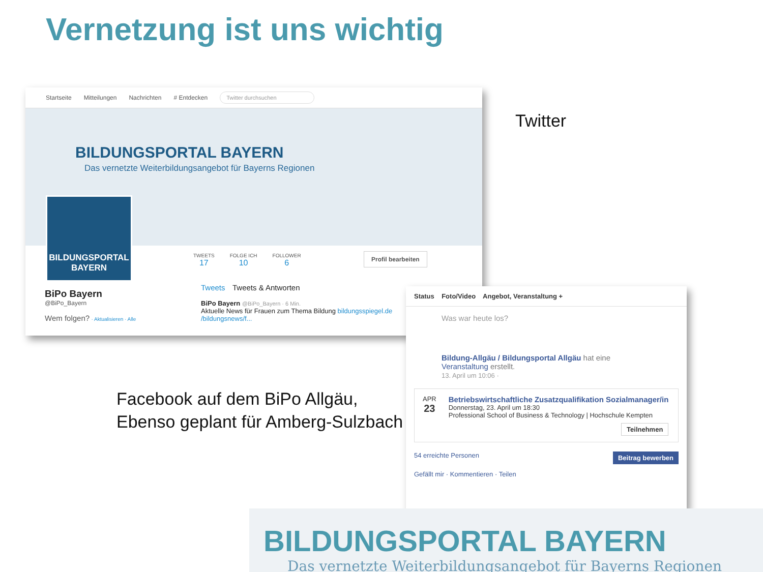Vernetzung ist uns wichtig
Startseite Mitteilungen Nachrichten # Entdecken Twitter durchsuchen
BILDUNGSPORTAL BAYERN
Das vernetzte Weiterbildungsangebot für Bayerns Regionen
BILDUNGSPORTAL
BAYERN
TWEETS
17
FOLGE ICH
10
FOLLOWER
6
Profil bearbeiten
BiPo Bayern
@BiPo_Bayern
Wem folgen? · Aktualisieren · Alle
Tweets Tweets & Antworten
BiPo Bayern @BiPo_Bayern · 6 Min.
Aktuelle News für Frauen zum Thema Bildung bildungsspiegel.de /bildungsnews/f...
Twitter
Facebook auf dem BiPo Allgäu,
Ebenso geplant für Amberg-Sulzbach
Status Foto/Video Angebot, Veranstaltung +
Was war heute los?
Bildung-Allgäu / Bildungsportal Allgäu hat eine Veranstaltung erstellt.
13. April um 10:06 ·
APR
23
Betriebswirtschaftliche Zusatzqualifikation Sozialmanager/in
Donnerstag, 23. April um 18:30
Professional School of Business & Technology | Hochschule Kempten
Teilnehmen
54 erreichte Personen Beitrag bewerben
Gefällt mir · Kommentieren · Teilen
BILDUNGSPORTAL BAYERN
Das vernetzte Weiterbildungsangebot für Bayerns Regionen